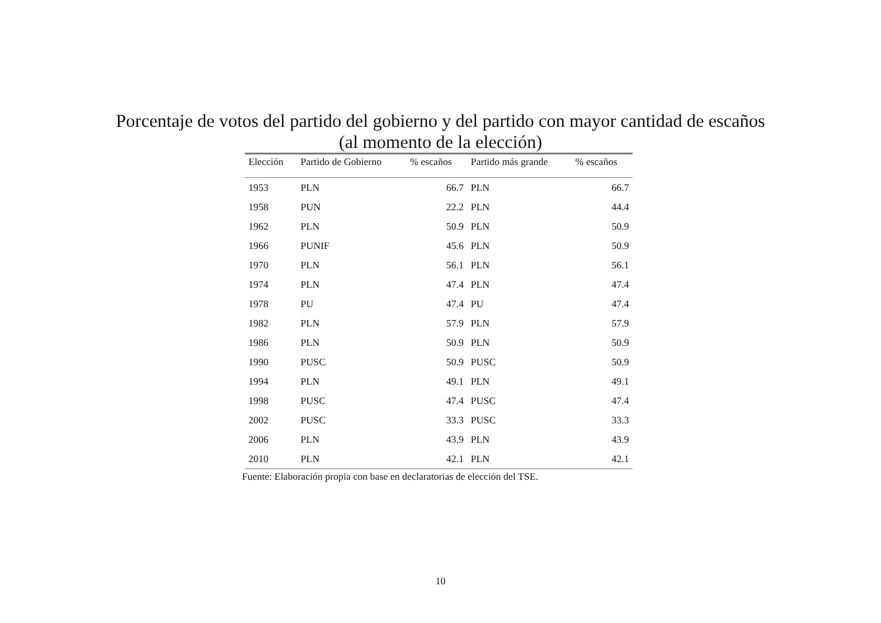Porcentaje de votos del partido del gobierno y del partido con mayor cantidad de escaños
(al momento de la elección)
| Elección | Partido de Gobierno | % escaños | Partido más grande | % escaños |
| --- | --- | --- | --- | --- |
| 1953 | PLN | 66.7 | PLN | 66.7 |
| 1958 | PUN | 22.2 | PLN | 44.4 |
| 1962 | PLN | 50.9 | PLN | 50.9 |
| 1966 | PUNIF | 45.6 | PLN | 50.9 |
| 1970 | PLN | 56.1 | PLN | 56.1 |
| 1974 | PLN | 47.4 | PLN | 47.4 |
| 1978 | PU | 47.4 | PU | 47.4 |
| 1982 | PLN | 57.9 | PLN | 57.9 |
| 1986 | PLN | 50.9 | PLN | 50.9 |
| 1990 | PUSC | 50.9 | PUSC | 50.9 |
| 1994 | PLN | 49.1 | PLN | 49.1 |
| 1998 | PUSC | 47.4 | PUSC | 47.4 |
| 2002 | PUSC | 33.3 | PUSC | 33.3 |
| 2006 | PLN | 43.9 | PLN | 43.9 |
| 2010 | PLN | 42.1 | PLN | 42.1 |
Fuente: Elaboración propia con base en declaratorias de elección del TSE.
10